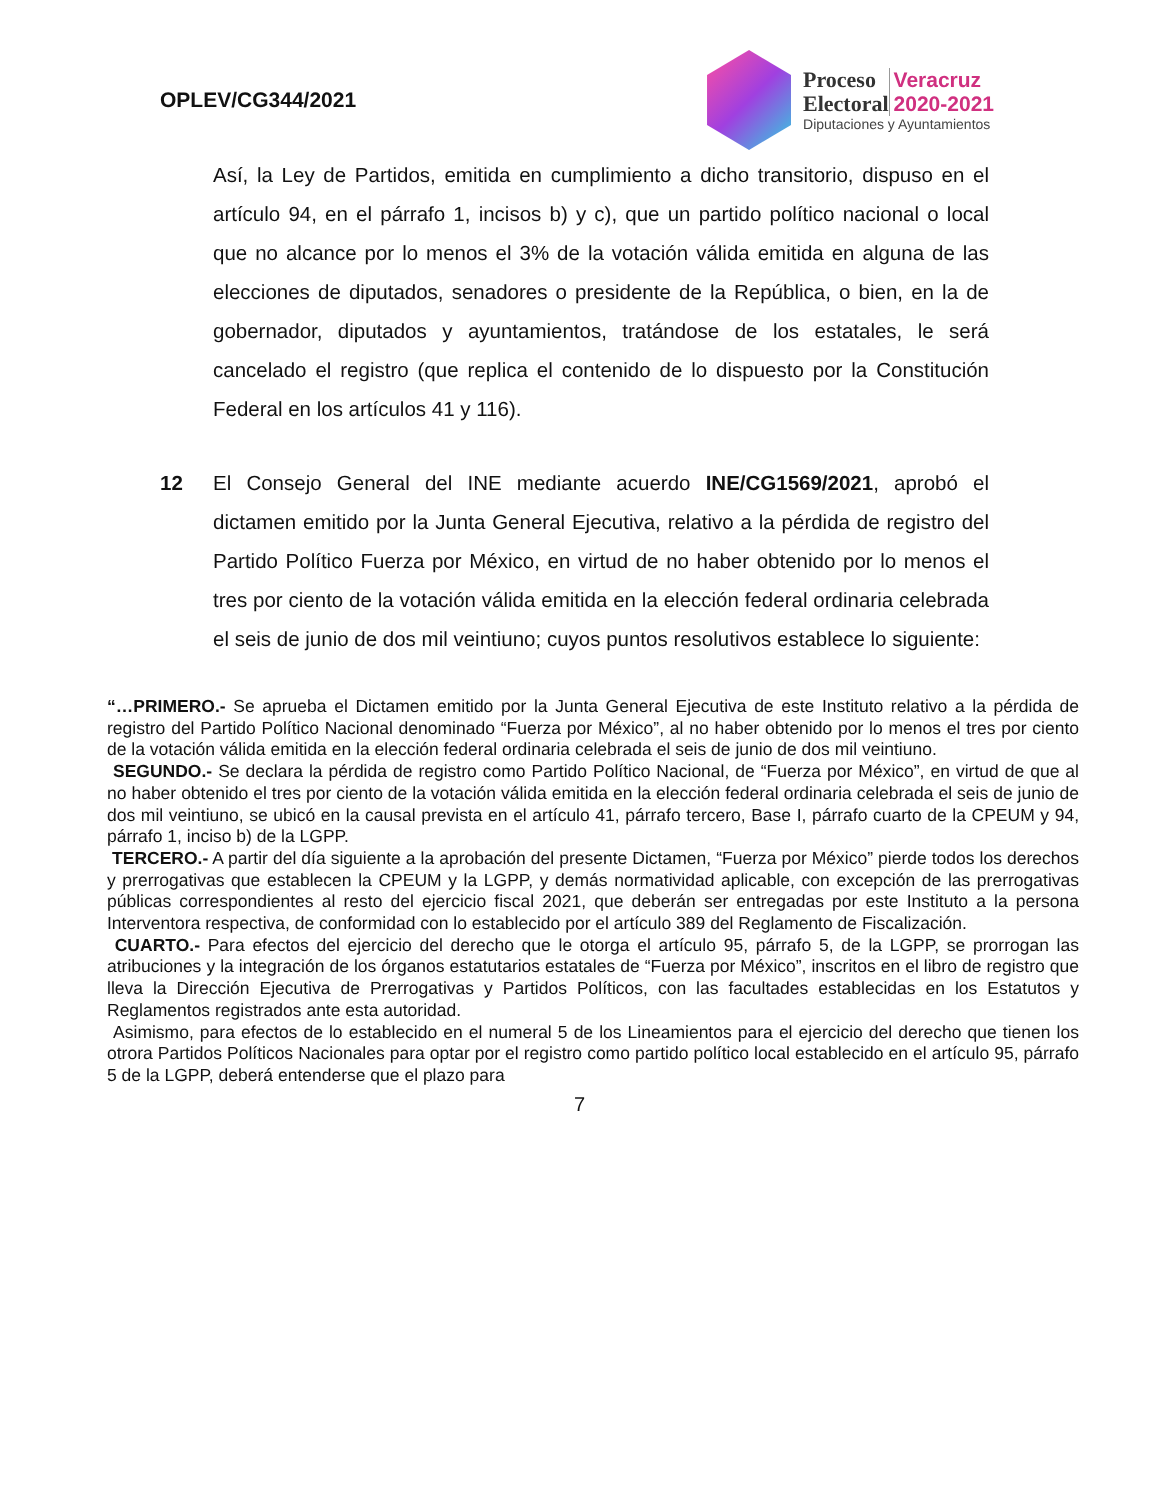OPLEV/CG344/2021
Proceso
Electoral
Veracruz
2020-2021
Diputaciones y Ayuntamientos
Así, la Ley de Partidos, emitida en cumplimiento a dicho transitorio, dispuso en el artículo 94, en el párrafo 1, incisos b) y c), que un partido político nacional o local que no alcance por lo menos el 3% de la votación válida emitida en alguna de las elecciones de diputados, senadores o presidente de la República, o bien, en la de gobernador, diputados y ayuntamientos, tratándose de los estatales, le será cancelado el registro (que replica el contenido de lo dispuesto por la Constitución Federal en los artículos 41 y 116).
12 El Consejo General del INE mediante acuerdo INE/CG1569/2021, aprobó el dictamen emitido por la Junta General Ejecutiva, relativo a la pérdida de registro del Partido Político Fuerza por México, en virtud de no haber obtenido por lo menos el tres por ciento de la votación válida emitida en la elección federal ordinaria celebrada el seis de junio de dos mil veintiuno; cuyos puntos resolutivos establece lo siguiente:
“…PRIMERO.- Se aprueba el Dictamen emitido por la Junta General Ejecutiva de este Instituto relativo a la pérdida de registro del Partido Político Nacional denominado “Fuerza por México”, al no haber obtenido por lo menos el tres por ciento de la votación válida emitida en la elección federal ordinaria celebrada el seis de junio de dos mil veintiuno.
SEGUNDO.- Se declara la pérdida de registro como Partido Político Nacional, de “Fuerza por México”, en virtud de que al no haber obtenido el tres por ciento de la votación válida emitida en la elección federal ordinaria celebrada el seis de junio de dos mil veintiuno, se ubicó en la causal prevista en el artículo 41, párrafo tercero, Base I, párrafo cuarto de la CPEUM y 94, párrafo 1, inciso b) de la LGPP.
TERCERO.- A partir del día siguiente a la aprobación del presente Dictamen, “Fuerza por México” pierde todos los derechos y prerrogativas que establecen la CPEUM y la LGPP, y demás normatividad aplicable, con excepción de las prerrogativas públicas correspondientes al resto del ejercicio fiscal 2021, que deberán ser entregadas por este Instituto a la persona Interventora respectiva, de conformidad con lo establecido por el artículo 389 del Reglamento de Fiscalización.
CUARTO.- Para efectos del ejercicio del derecho que le otorga el artículo 95, párrafo 5, de la LGPP, se prorrogan las atribuciones y la integración de los órganos estatutarios estatales de “Fuerza por México”, inscritos en el libro de registro que lleva la Dirección Ejecutiva de Prerrogativas y Partidos Políticos, con las facultades establecidas en los Estatutos y Reglamentos registrados ante esta autoridad.
Asimismo, para efectos de lo establecido en el numeral 5 de los Lineamientos para el ejercicio del derecho que tienen los otrora Partidos Políticos Nacionales para optar por el registro como partido político local establecido en el artículo 95, párrafo 5 de la LGPP, deberá entenderse que el plazo para
7